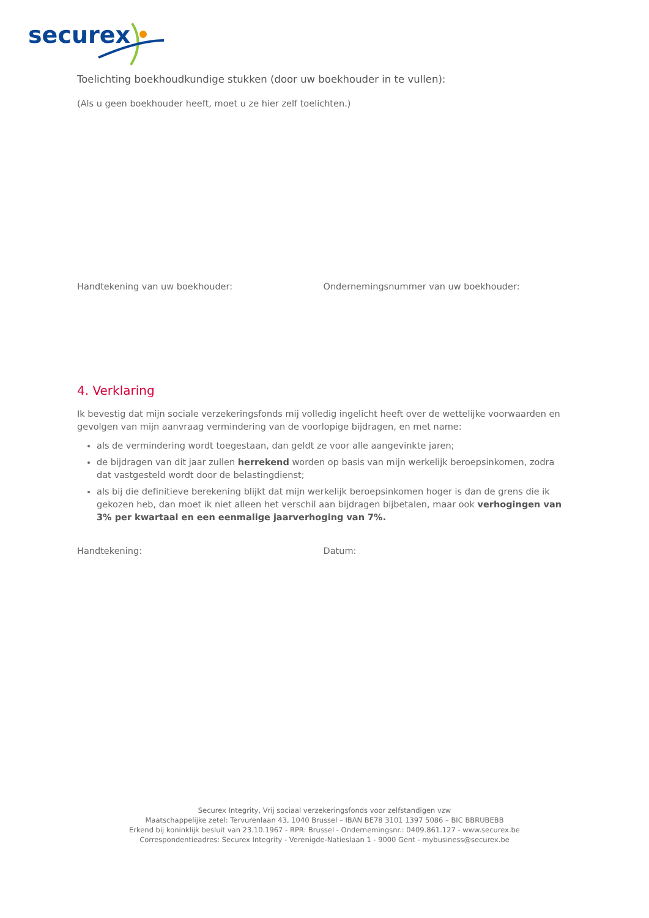securex
Toelichting boekhoudkundige stukken (door uw boekhouder in te vullen):
(Als u geen boekhouder heeft, moet u ze hier zelf toelichten.)
Handtekening van uw boekhouder: Ondernemingsnummer van uw boekhouder:
4. Verklaring
Ik bevestig dat mijn sociale verzekeringsfonds mij volledig ingelicht heeft over de wettelijke voorwaarden en gevolgen van mijn aanvraag vermindering van de voorlopige bijdragen, en met name:
als de vermindering wordt toegestaan, dan geldt ze voor alle aangevinkte jaren;
de bijdragen van dit jaar zullen herrekend worden op basis van mijn werkelijk beroepsinkomen, zodra dat vastgesteld wordt door de belastingdienst;
als bij die definitieve berekening blijkt dat mijn werkelijk beroepsinkomen hoger is dan de grens die ik gekozen heb, dan moet ik niet alleen het verschil aan bijdragen bijbetalen, maar ook verhogingen van 3% per kwartaal en een eenmalige jaarverhoging van 7%.
Handtekening: Datum:
Securex Integrity, Vrij sociaal verzekeringsfonds voor zelfstandigen vzw
Maatschappelijke zetel: Tervurenlaan 43, 1040 Brussel – IBAN BE78 3101 1397 5086 – BIC BBRUBEBB
Erkend bij koninklijk besluit van 23.10.1967 - RPR: Brussel - Ondernemingsnr.: 0409.861.127 - www.securex.be
Correspondentieadres: Securex Integrity - Verenigde-Natieslaan 1 - 9000 Gent - mybusiness@securex.be